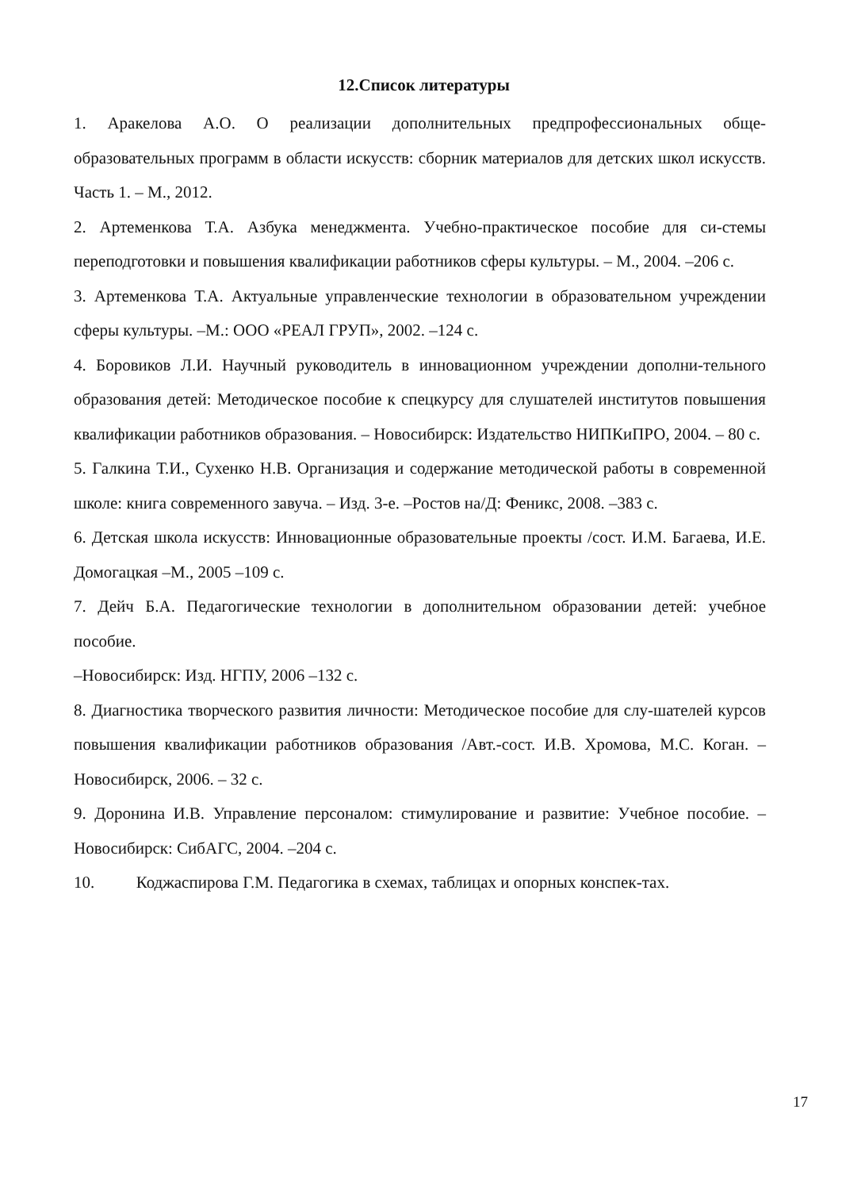12.Список литературы
1. Аракелова А.О. О реализации дополнительных предпрофессиональных обще-образовательных программ в области искусств: сборник материалов для детских школ искусств. Часть 1. – М., 2012.
2. Артеменкова Т.А. Азбука менеджмента. Учебно-практическое пособие для си-стемы переподготовки и повышения квалификации работников сферы культуры. – М., 2004. –206 с.
3. Артеменкова Т.А. Актуальные управленческие технологии в образовательном учреждении сферы культуры. –М.: ООО «РЕАЛ ГРУП», 2002. –124 с.
4. Боровиков Л.И. Научный руководитель в инновационном учреждении дополни-тельного образования детей: Методическое пособие к спецкурсу для слушателей институтов повышения квалификации работников образования. – Новосибирск: Издательство НИПКиПРО, 2004. – 80 с.
5. Галкина Т.И., Сухенко Н.В. Организация и содержание методической работы в современной школе: книга современного завуча. – Изд. 3-е. –Ростов на/Д: Феникс, 2008. –383 с.
6. Детская школа искусств: Инновационные образовательные проекты /сост. И.М. Багаева, И.Е. Домогацкая –М., 2005 –109 с.
7. Дейч Б.А. Педагогические технологии в дополнительном образовании детей: учебное пособие.
–Новосибирск: Изд. НГПУ, 2006 –132 с.
8. Диагностика творческого развития личности: Методическое пособие для слу-шателей курсов повышения квалификации работников образования /Авт.-сост. И.В. Хромова, М.С. Коган. –Новосибирск, 2006. – 32 с.
9. Доронина И.В. Управление персоналом: стимулирование и развитие: Учебное пособие. –Новосибирск: СибАГС, 2004. –204 с.
10. Коджаспирова Г.М. Педагогика в схемах, таблицах и опорных конспек-тах.
17